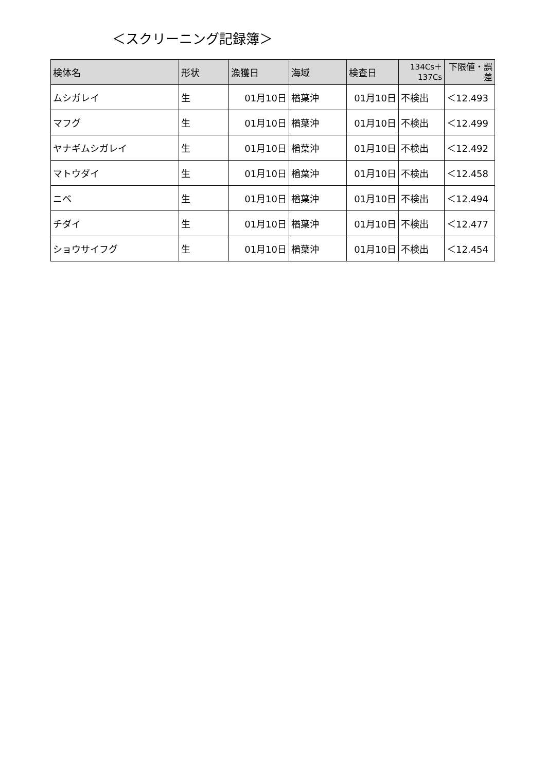＜スクリーニング記録簿＞
| 検体名 | 形状 | 漁獲日 | 海域 | 検査日 | 134Cs＋ 137Cs | 下限値・誤 差 |
| --- | --- | --- | --- | --- | --- | --- |
| ムシガレイ | 生 | 01月10日 | 楢葉沖 | 01月10日 | 不検出 | ＜12.493 |
| マフグ | 生 | 01月10日 | 楢葉沖 | 01月10日 | 不検出 | ＜12.499 |
| ヤナギムシガレイ | 生 | 01月10日 | 楢葉沖 | 01月10日 | 不検出 | ＜12.492 |
| マトウダイ | 生 | 01月10日 | 楢葉沖 | 01月10日 | 不検出 | ＜12.458 |
| ニベ | 生 | 01月10日 | 楢葉沖 | 01月10日 | 不検出 | ＜12.494 |
| チダイ | 生 | 01月10日 | 楢葉沖 | 01月10日 | 不検出 | ＜12.477 |
| ショウサイフグ | 生 | 01月10日 | 楢葉沖 | 01月10日 | 不検出 | ＜12.454 |